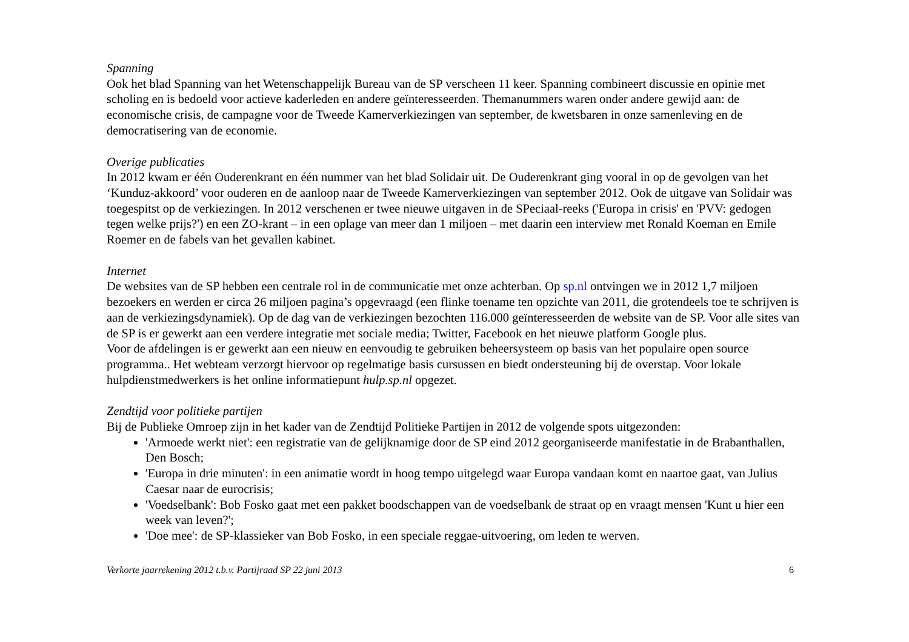Spanning
Ook het blad Spanning van het Wetenschappelijk Bureau van de SP verscheen 11 keer. Spanning combineert discussie en opinie met scholing en is bedoeld voor actieve kaderleden en andere geïnteresseerden. Themanummers waren onder andere gewijd aan: de economische crisis, de campagne voor de Tweede Kamerverkiezingen van september, de kwetsbaren in onze samenleving en de democratisering van de economie.
Overige publicaties
In 2012 kwam er één Ouderenkrant en één nummer van het blad Solidair uit. De Ouderenkrant ging vooral in op de gevolgen van het ‘Kunduz-akkoord’ voor ouderen en de aanloop naar de Tweede Kamerverkiezingen van september 2012. Ook de uitgave van Solidair was toegespitst op de verkiezingen. In 2012 verschenen er twee nieuwe uitgaven in de SPeciaal-reeks ('Europa in crisis' en 'PVV: gedogen tegen welke prijs?') en een ZO-krant – in een oplage van meer dan 1 miljoen – met daarin een interview met Ronald Koeman en Emile Roemer en de fabels van het gevallen kabinet.
Internet
De websites van de SP hebben een centrale rol in de communicatie met onze achterban. Op sp.nl ontvingen we in 2012 1,7 miljoen bezoekers en werden er circa 26 miljoen pagina’s opgevraagd (een flinke toename ten opzichte van 2011, die grotendeels toe te schrijven is aan de verkiezingsdynamiek). Op de dag van de verkiezingen bezochten 116.000 geïnteresseerden de website van de SP. Voor alle sites van de SP is er gewerkt aan een verdere integratie met sociale media; Twitter, Facebook en het nieuwe platform Google plus.
Voor de afdelingen is er gewerkt aan een nieuw en eenvoudig te gebruiken beheersysteem op basis van het populaire open source programma.. Het webteam verzorgt hiervoor op regelmatige basis cursussen en biedt ondersteuning bij de overstap. Voor lokale hulpdienstmedwerkers is het online informatiepunt hulp.sp.nl opgezet.
Zendtijd voor politieke partijen
Bij de Publieke Omroep zijn in het kader van de Zendtijd Politieke Partijen in 2012 de volgende spots uitgezonden:
'Armoede werkt niet': een registratie van de gelijknamige door de SP eind 2012 georganiseerde manifestatie in de Brabanthallen, Den Bosch;
'Europa in drie minuten': in een animatie wordt in hoog tempo uitgelegd waar Europa vandaan komt en naartoe gaat, van Julius Caesar naar de eurocrisis;
'Voedselbank': Bob Fosko gaat met een pakket boodschappen van de voedselbank de straat op en vraagt mensen 'Kunt u hier een week van leven?';
'Doe mee': de SP-klassieker van Bob Fosko, in een speciale reggae-uitvoering, om leden te werven.
Verkorte jaarrekening 2012 t.b.v. Partijraad SP 22 juni 2013 6